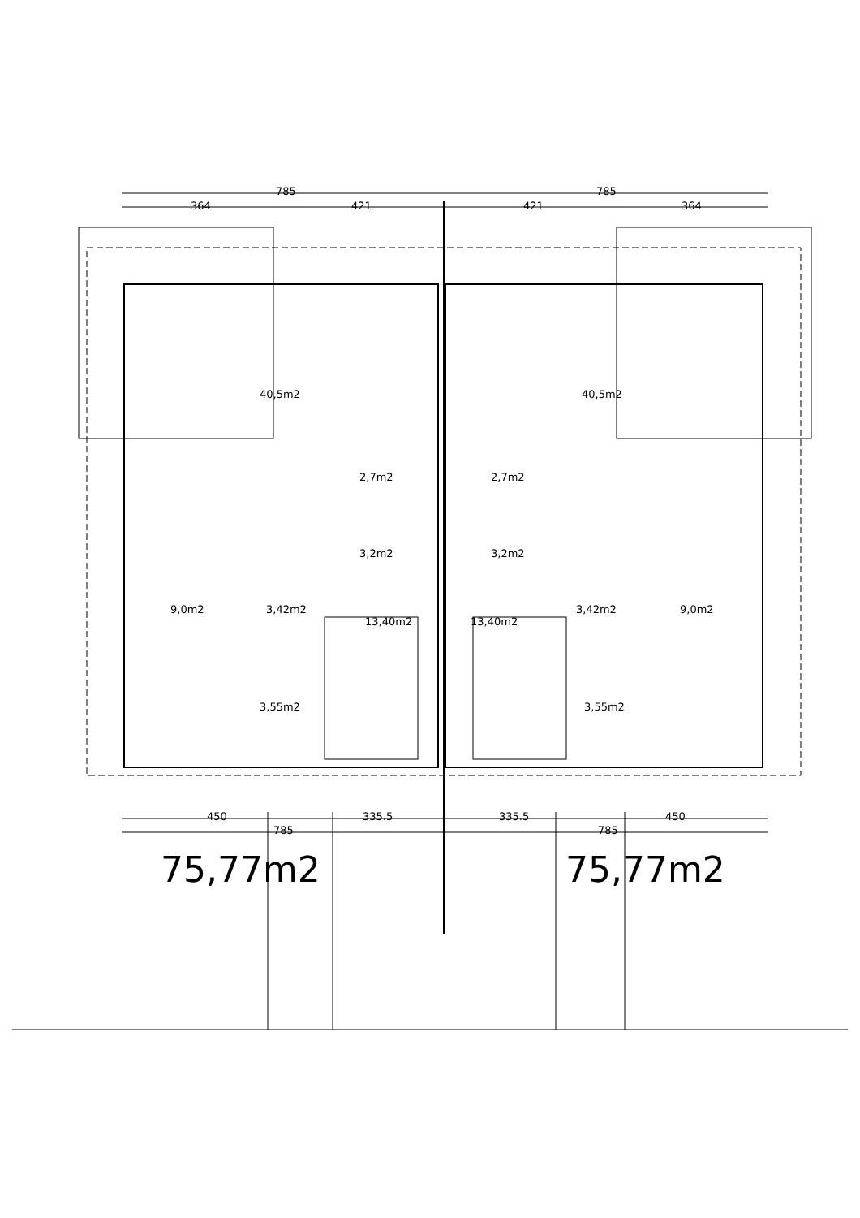785 785
364 421 421 364
40,5m2 40,5m2
2,7m2 2,7m2
3,2m2 3,2m2
9,0m2 3,42m2 3,42m2 9,0m2
13,40m2 13,40m2
3,55m2 3,55m2
450 335.5 335.5 450
785 785
75,77m2 75,77m2